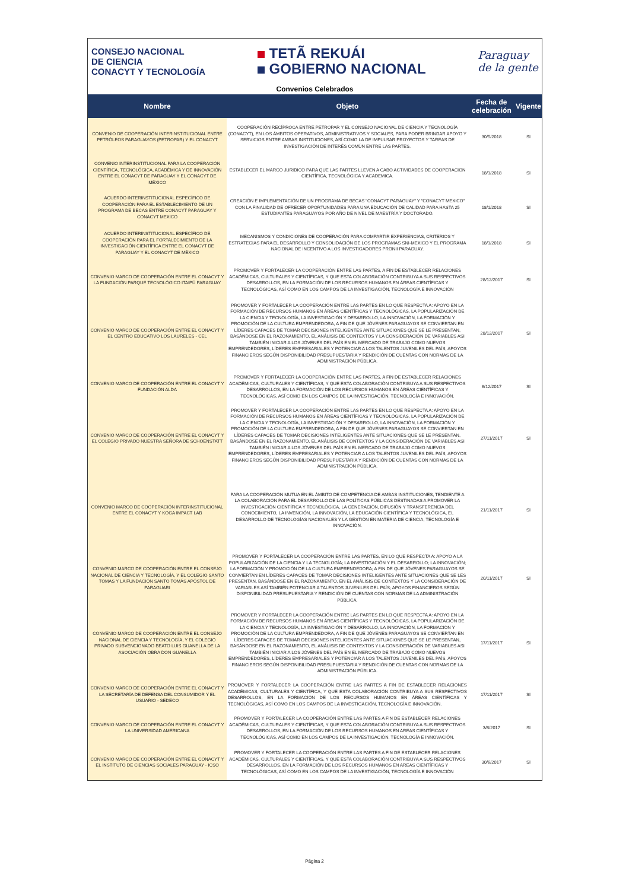CONSEJO NACIONAL
DE CIENCIA
CONACYT Y TECNOLOGÍA
TETÃ REKUÁI
GOBIERNO NACIONAL
Paraguay
de la gente
Convenios Celebrados
| Nombre | Objeto | Fecha de celebración | Vigente |
| --- | --- | --- | --- |
| CONVENIO DE COOPERACIÓN INTERINSTITUCIONAL ENTRE PETRÓLEOS PARAGUAYOS (PETROPAR) Y EL CONACYT | COOPERACIÓN RECÍPROCA ENTRE PETROPAR Y EL CONSEJO NACIONAL DE CIENCIA Y TECNOLOGÍA (CONACYT), EN LOS ÁMBITOS OPERATIVOS, ADMINISTRATIVOS Y SOCIALES, PARA PODER BRINDAR APOYO Y SERVICIOS ENTRE AMBAS INSTITUCIONES, ASÍ COMO LA DE IMPULSAR PROYECTOS Y TAREAS DE INVESTIGACIÓN DE INTERÉS COMÚN ENTRE LAS PARTES. | 30/5/2018 | SI |
| CONVENIO INTERINSTITUCIONAL PARA LA COOPERACIÓN CIENTÍFICA, TECNOLÓGICA, ACADÉMICA Y DE INNOVACIÓN ENTRE EL CONACYT DE PARAGUAY Y EL CONACYT DE MÉXICO | ESTABLECER EL MARCO JURIDICO PARA QUE LAS PARTES LLEVEN A CABO ACTIVIDADES DE COOPERACION CIENTÍFICA, TECNOLÓGICA Y ACADEMICA. | 18/1/2018 | SI |
| ACUERDO INTERINSTITUCIONAL ESPECÍFICO DE COOPERACIÓN PARA EL ESTABLECIMIENTO DE UN PROGRAMA DE BECAS ENTRE CONACYT PARAGUAY Y CONACYT MEXICO | CREACIÓN E IMPLEMENTACIÓN DE UN PROGRAMA DE BECAS "CONACYT PARAGUAY" Y "CONACYT MEXICO" CON LA FINALIDAD DE OFRECER OPORTUNIDADES PARA UNA EDUCACIÓN DE CALIDAD PARA HASTA 25 ESTUDIANTES PARAGUAYOS POR AÑO DE NIVEL DE MAESTRÍA Y DOCTORADO. | 18/1/2018 | SI |
| ACUERDO INTERINSTITUCIONAL ESPECÍFICO DE COOPERACIÓN PARA EL FORTALECIMIENTO DE LA INVESTIGACIÓN CIENTÍFICA ENTRE EL CONACYT DE PARAGUAY Y EL CONACYT DE MÉXICO | MECANISMOS Y CONDICIONES DE COOPERACIÓN PARA COMPARTIR EXPERIENCIAS, CRITERIOS Y ESTRATEGIAS PARA EL DESARROLLO Y CONSOLIDACIÓN DE LOS PROGRAMAS SNI-MEXICO Y EL PROGRAMA NACIONAL DE INCENTIVO A LOS INVESTIGADORES PRONII PARAGUAY. | 18/1/2018 | SI |
| CONVENIO MARCO DE COOPERACIÓN ENTRE EL CONACYT Y LA FUNDACIÓN PARQUE TECNOLÓGICO ITAIPÚ PARAGUAY | PROMOVER Y FORTALECER LA COOPERACIÓN ENTRE LAS PARTES, A FIN DE ESTABLECER RELACIONES ACADÉMICAS, CULTURALES Y CIENTÍFICAS, Y QUE ESTA COLABORACIÓN CONTRIBUYA A SUS RESPECTIVOS DESARROLLOS, EN LA FORMACIÓN DE LOS RECURSOS HUMANOS EN ÁREAS CIENTÍFICAS Y TECNOLÓGICAS, ASÍ COMO EN LOS CAMPOS DE LA INVESTIGACIÓN, TECNOLOGÍA E INNOVACIÓN | 28/12/2017 | SI |
| CONVENIO MARCO DE COOPERACIÓN ENTRE EL CONACYT Y EL CENTRO EDUCATIVO LOS LAURELES - CEL | PROMOVER Y FORTALECER LA COOPERACIÓN ENTRE LAS PARTES EN LO QUE RESPECTA A: APOYO EN LA FORMACIÓN DE RECURSOS HUMANOS EN ÁREAS CIENTÍFICAS Y TECNOLÓGICAS, LA POPULARIZACIÓN DE LA CIENCIA Y TECNOLOGÍA, LA INVESTIGACIÓN Y DESARROLLO, LA INNOVACIÓN, LA FORMACIÓN Y PROMOCIÓN DE LA CULTURA EMPRENDEDORA, A FIN DE QUE JÓVENES PARAGUAYOS SE CONVIERTAN EN LÍDERES CAPACES DE TOMAR DECISIONES INTELIGENTES ANTE SITUACIONES QUE SE LE PRESENTAN, BASÁNDOSE EN EL RAZONAMIENTO, EL ANÁLISIS DE CONTEXTOS Y LA CONSIDERACIÓN DE VARIABLES ASI TAMBIÉN INICIAR A LOS JÓVENES DEL PAÍS EN EL MERCADO DE TRABAJO COMO NUEVOS EMPRENDEDORES, LÍDERES EMPRESARIALES Y POTENCIAR A LOS TALENTOS JUVENILES DEL PAÍS, APOYOS FINANCIEROS SEGÚN DISPONIBILIDAD PRESUPUESTARIA Y RENDICIÓN DE CUENTAS CON NORMAS DE LA ADMINISTRACIÓN PÚBLICA. | 28/12/2017 | SI |
| CONVENIO MARCO DE COOPERACIÓN ENTRE EL CONACYT Y FUNDACIÓN ALDA | PROMOVER Y FORTALECER LA COOPERACIÓN ENTRE LAS PARTES, A FIN DE ESTABLECER RELACIONES ACADÉMICAS, CULTURALES Y CIENTÍFICAS, Y QUE ESTA COLABORACIÓN CONTRIBUYA A SUS RESPECTIVOS DESARROLLOS, EN LA FORMACIÓN DE LOS RECURSOS HUMANOS EN ÁREAS CIENTÍFICAS Y TECNOLÓGICAS, ASÍ COMO EN LOS CAMPOS DE LA INVESTIGACIÓN, TECNOLOGÍA E INNOVACIÓN. | 6/12/2017 | SI |
| CONVENIO MARCO DE COOPERACIÓN ENTRE EL CONACYT Y EL COLEGIO PRIVADO NUESTRA SEÑORA DE SCHOENSTATT | PROMOVER Y FORTALECER LA COOPERACIÓN ENTRE LAS PARTES EN LO QUE RESPECTA A: APOYO EN LA FORMACIÓN DE RECURSOS HUMANOS EN ÁREAS CIENTÍFICAS Y TECNOLÓGICAS, LA POPULARIZACIÓN DE LA CIENCIA Y TECNOLOGÍA, LA INVESTIGACIÓN Y DESARROLLO, LA INNOVACIÓN, LA FORMACIÓN Y PROMOCIÓN DE LA CULTURA EMPRENDEDORA, A FIN DE QUE JÓVENES PARAGUAYOS SE CONVIERTAN EN LÍDERES CAPACES DE TOMAR DECISIONES INTELIGENTES ANTE SITUACIONES QUE SE LE PRESENTAN, BASÁNDOSE EN EL RAZONAMIENTO, EL ANÁLISIS DE CONTEXTOS Y LA CONSIDERACIÓN DE VARIABLES ASI TAMBIÉN INICIAR A LOS JÓVENES DEL PAÍS EN EL MERCADO DE TRABAJO COMO NUEVOS EMPRENDEDORES, LÍDERES EMPRESARIALES Y POTENCIAR A LOS TALENTOS JUVENILES DEL PAÍS, APOYOS FINANCIEROS SEGÚN DISPONIBILIDAD PRESUPUESTARIA Y RENDICIÓN DE CUENTAS CON NORMAS DE LA ADMINISTRACIÓN PÚBLICA. | 27/11/2017 | SI |
| CONVENIO MARCO DE COOPERACIÓN INTERINSTITUCIONAL ENTRE EL CONACYT Y KOGA IMPACT LAB | PARA LA COOPERACIÓN MUTUA EN EL ÁMBITO DE COMPETENCIA DE AMBAS INSTITUCIONES, TENDIENTE A LA COLABORACIÓN PARA EL DESARROLLO DE LAS POLÍTICAS PÚBLICAS DESTINADAS A PROMOVER LA INVESTIGACIÓN CIENTÍFICA Y TECNOLÓGICA, LA GENERACIÓN, DIFUSIÓN Y TRANSFERENCIA DEL CONOCIMIENTO, LA INVENCIÓN, LA INNOVACIÓN, LA EDUCACIÓN CIENTÍFICA Y TECNOLÓGICA, EL DESARROLLO DE TECNOLOGÍAS NACIONALES Y LA GESTIÓN EN MATERIA DE CIENCIA, TECNOLOGÍA E INNOVACIÓN. | 21/11/2017 | SI |
| CONVENIO MARCO DE COOPERACIÓN ENTRE EL CONSEJO NACIONAL DE CIENCIA Y TECNOLOGÍA, Y EL COLEGIO SANTO TOMAS Y LA FUNDACIÓN SANTO TOMÁS APÓSTOL DE PARAGUARI | PROMOVER Y FORTALECER LA COOPERACIÓN ENTRE LAS PARTES, EN LO QUE RESPECTA A: APOYO A LA POPULARIZACIÓN DE LA CIENCIA Y LA TECNOLOGÍA; LA INVESTIGACIÓN Y EL DESARROLLO; LA INNOVACIÓN; LA FORMACIÓN Y PROMOCIÓN DE LA CULTURA EMPRENDEDORA; A FIN DE QUE JÓVENES PARAGUAYOS SE CONVIERTAN EN LÍDERES CAPACES DE TOMAR DECISIONES INTELIGENTES ANTE SITUACIONES QUE SE LES PRESENTAN, BASÁNDOSE EN EL RAZONAMIENTO, EN EL ANÁLISIS DE CONTEXTOS Y LA CONSIDERACIÓN DE VARIABLES ASÍ TAMBIÉN POTENCIAR A TALENTOS JUVENILES DEL PAÍS; APOYOS FINANCIEROS SEGÚN DISPONIBILIDAD PRESUPUESTARIA Y RENDICIÓN DE CUENTAS CON NORMAS DE LA ADMINISTRACIÓN PÚBLICA. | 20/11/2017 | SI |
| CONVENIO MARCO DE COOPERACIÓN ENTRE EL CONSEJO NACIONAL DE CIENCIA Y TECNOLOGÍA, Y EL COLEGIO PRIVADO SUBVENCIONADO BEATO LUIS GUANELLA DE LA ASOCIACIÓN OBRA DON GUANELLA | PROMOVER Y FORTALECER LA COOPERACIÓN ENTRE LAS PARTES EN LO QUE RESPECTA A: APOYO EN LA FORMACIÓN DE RECURSOS HUMANOS EN ÁREAS CIENTÍFICAS Y TECNOLÓGICAS, LA POPULARIZACIÓN DE LA CIENCIA Y TECNOLOGÍA, LA INVESTIGACIÓN Y DESARROLLO, LA INNOVACIÓN, LA FORMACIÓN Y PROMOCIÓN DE LA CULTURA EMPRENDEDORA, A FIN DE QUE JÓVENES PARAGUAYOS SE CONVIERTAN EN LÍDERES CAPACES DE TOMAR DECISIONES INTELIGENTES ANTE SITUACIONES QUE SE LE PRESENTAN, BASÁNDOSE EN EL RAZONAMIENTO, EL ANÁLISIS DE CONTEXTOS Y LA CONSIDERACIÓN DE VARIABLES ASI TAMBIÉN INICIAR A LOS JÓVENES DEL PAÍS EN EL MERCADO DE TRABAJO COMO NUEVOS EMPRENDEDORES, LÍDERES EMPRESARIALES Y POTENCIAR A LOS TALENTOS JUVENILES DEL PAÍS, APOYOS FINANCIEROS SEGÚN DISPONIBILIDAD PRESUPUESTARIA Y RENDICIÓN DE CUENTAS CON NORMAS DE LA ADMINISTRACIÓN PÚBLICA. | 17/11/2017 | SI |
| CONVENIO MARCO DE COOPERACIÓN ENTRE EL CONACYT Y LA SECRETARÍA DE DEFENSA DEL CONSUMIDOR Y EL USUARIO - SEDECO | PROMOVER Y FORTALECER LA COOPERACIÓN ENTRE LAS PARTES A FIN DE ESTABLECER RELACIONES ACADÉMICAS, CULTURALES Y CIENTÍFICA, Y QUE ESTA COLABORACIÓN CONTRIBUYA A SUS RESPECTIVOS DESARROLLOS, EN LA FORMACIÓN DE LOS RECURSOS HUMANOS EN ÁREAS CIENTÍFICAS Y TECNOLÓGICAS, ASÍ COMO EN LOS CAMPOS DE LA INVESTIGACIÓN, TECNOLOGÍA E INNOVACIÓN. | 17/11/2017 | SI |
| CONVENIO MARCO DE COOPERACIÓN ENTRE EL CONACYT Y LA UNIVERSIDAD AMERICANA | PROMOVER Y FORTALECER LA COOPERACIÓN ENTRE LAS PARTES A FIN DE ESTABLECER RELACIONES ACADÉMICAS, CULTURALES Y CIENTÍFICAS, Y QUE ESTA COLABORACIÓN CONTRIBUYA A SUS RESPECTIVOS DESARROLLOS, EN LA FORMACIÓN DE LOS RECURSOS HUMANOS EN AREAS CIENTÍFICAS Y TECNOLÓGICAS, ASÍ COMO EN LOS CAMPOS DE LA INVESTIGACIÓN, TECNOLOGÍA E INNOVACIÓN. | 3/8/2017 | SI |
| CONVENIO MARCO DE COOPERACIÓN ENTRE EL CONACYT Y EL INSTITUTO DE CIENCIAS SOCIALES PARAGUAY - ICSO | PROMOVER Y FORTALECER LA COOPERACIÓN ENTRE LAS PARTES A FIN DE ESTABLECER RELACIONES ACADÉMICAS, CULTURALES Y CIENTÍFICAS, Y QUE ESTA COLABORACIÓN CONTRIBUYA A SUS RESPECTIVOS DESARROLLOS, EN LA FORMACIÓN DE LOS RECURSOS HUMANOS EN AREAS CIENTÍFICAS Y TECNOLÓGICAS, ASÍ COMO EN LOS CAMPOS DE LA INVESTIGACIÓN, TECNOLOGÍA E INNOVACIÓN | 30/6/2017 | SI |
Página 2